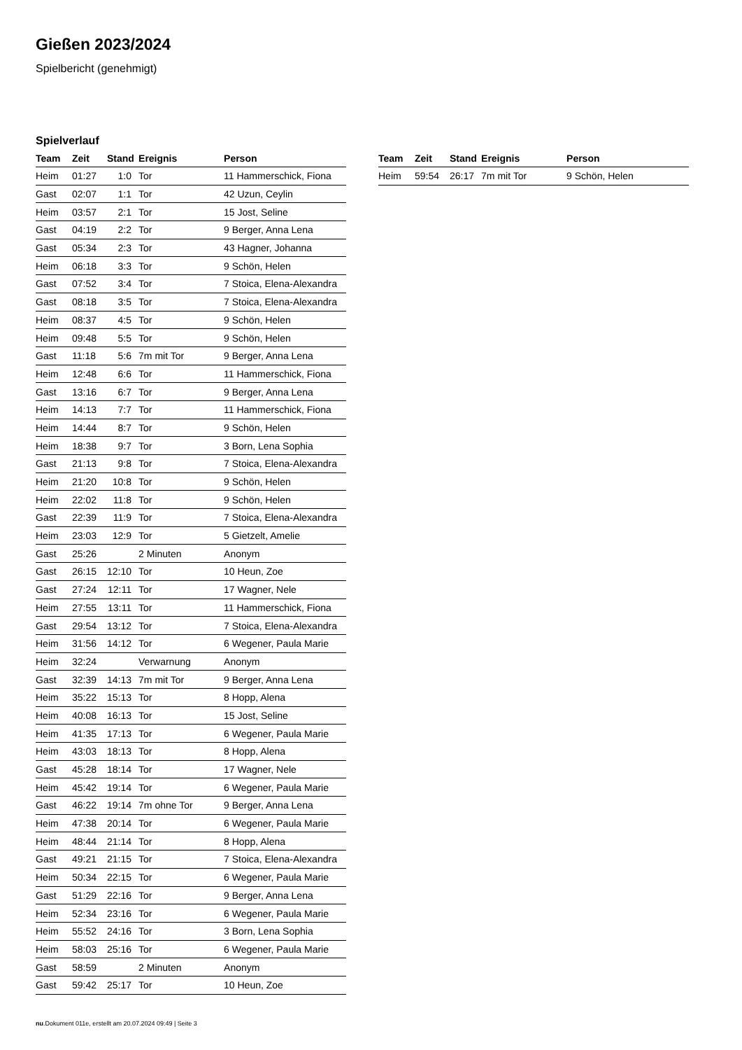Gießen 2023/2024
Spielbericht (genehmigt)
Spielverlauf
| Team | Zeit | Stand | Ereignis | Person |
| --- | --- | --- | --- | --- |
| Heim | 01:27 | 1:0 | Tor | 11 Hammerschick, Fiona |
| Gast | 02:07 | 1:1 | Tor | 42 Uzun, Ceylin |
| Heim | 03:57 | 2:1 | Tor | 15 Jost, Seline |
| Gast | 04:19 | 2:2 | Tor | 9 Berger, Anna Lena |
| Gast | 05:34 | 2:3 | Tor | 43 Hagner, Johanna |
| Heim | 06:18 | 3:3 | Tor | 9 Schön, Helen |
| Gast | 07:52 | 3:4 | Tor | 7 Stoica, Elena-Alexandra |
| Gast | 08:18 | 3:5 | Tor | 7 Stoica, Elena-Alexandra |
| Heim | 08:37 | 4:5 | Tor | 9 Schön, Helen |
| Heim | 09:48 | 5:5 | Tor | 9 Schön, Helen |
| Gast | 11:18 | 5:6 | 7m mit Tor | 9 Berger, Anna Lena |
| Heim | 12:48 | 6:6 | Tor | 11 Hammerschick, Fiona |
| Gast | 13:16 | 6:7 | Tor | 9 Berger, Anna Lena |
| Heim | 14:13 | 7:7 | Tor | 11 Hammerschick, Fiona |
| Heim | 14:44 | 8:7 | Tor | 9 Schön, Helen |
| Heim | 18:38 | 9:7 | Tor | 3 Born, Lena Sophia |
| Gast | 21:13 | 9:8 | Tor | 7 Stoica, Elena-Alexandra |
| Heim | 21:20 | 10:8 | Tor | 9 Schön, Helen |
| Heim | 22:02 | 11:8 | Tor | 9 Schön, Helen |
| Gast | 22:39 | 11:9 | Tor | 7 Stoica, Elena-Alexandra |
| Heim | 23:03 | 12:9 | Tor | 5 Gietzelt, Amelie |
| Gast | 25:26 | | 2 Minuten | Anonym |
| Gast | 26:15 | 12:10 | Tor | 10 Heun, Zoe |
| Gast | 27:24 | 12:11 | Tor | 17 Wagner, Nele |
| Heim | 27:55 | 13:11 | Tor | 11 Hammerschick, Fiona |
| Gast | 29:54 | 13:12 | Tor | 7 Stoica, Elena-Alexandra |
| Heim | 31:56 | 14:12 | Tor | 6 Wegener, Paula Marie |
| Heim | 32:24 | | Verwarnung | Anonym |
| Gast | 32:39 | 14:13 | 7m mit Tor | 9 Berger, Anna Lena |
| Heim | 35:22 | 15:13 | Tor | 8 Hopp, Alena |
| Heim | 40:08 | 16:13 | Tor | 15 Jost, Seline |
| Heim | 41:35 | 17:13 | Tor | 6 Wegener, Paula Marie |
| Heim | 43:03 | 18:13 | Tor | 8 Hopp, Alena |
| Gast | 45:28 | 18:14 | Tor | 17 Wagner, Nele |
| Heim | 45:42 | 19:14 | Tor | 6 Wegener, Paula Marie |
| Gast | 46:22 | 19:14 | 7m ohne Tor | 9 Berger, Anna Lena |
| Heim | 47:38 | 20:14 | Tor | 6 Wegener, Paula Marie |
| Heim | 48:44 | 21:14 | Tor | 8 Hopp, Alena |
| Gast | 49:21 | 21:15 | Tor | 7 Stoica, Elena-Alexandra |
| Heim | 50:34 | 22:15 | Tor | 6 Wegener, Paula Marie |
| Gast | 51:29 | 22:16 | Tor | 9 Berger, Anna Lena |
| Heim | 52:34 | 23:16 | Tor | 6 Wegener, Paula Marie |
| Heim | 55:52 | 24:16 | Tor | 3 Born, Lena Sophia |
| Heim | 58:03 | 25:16 | Tor | 6 Wegener, Paula Marie |
| Gast | 58:59 | | 2 Minuten | Anonym |
| Gast | 59:42 | 25:17 | Tor | 10 Heun, Zoe |
| Team | Zeit | Stand | Ereignis | Person |
| --- | --- | --- | --- | --- |
| Heim | 59:54 | 26:17 | 7m mit Tor | 9 Schön, Helen |
nu.Dokument 011e, erstellt am 20.07.2024 09:49 | Seite 3